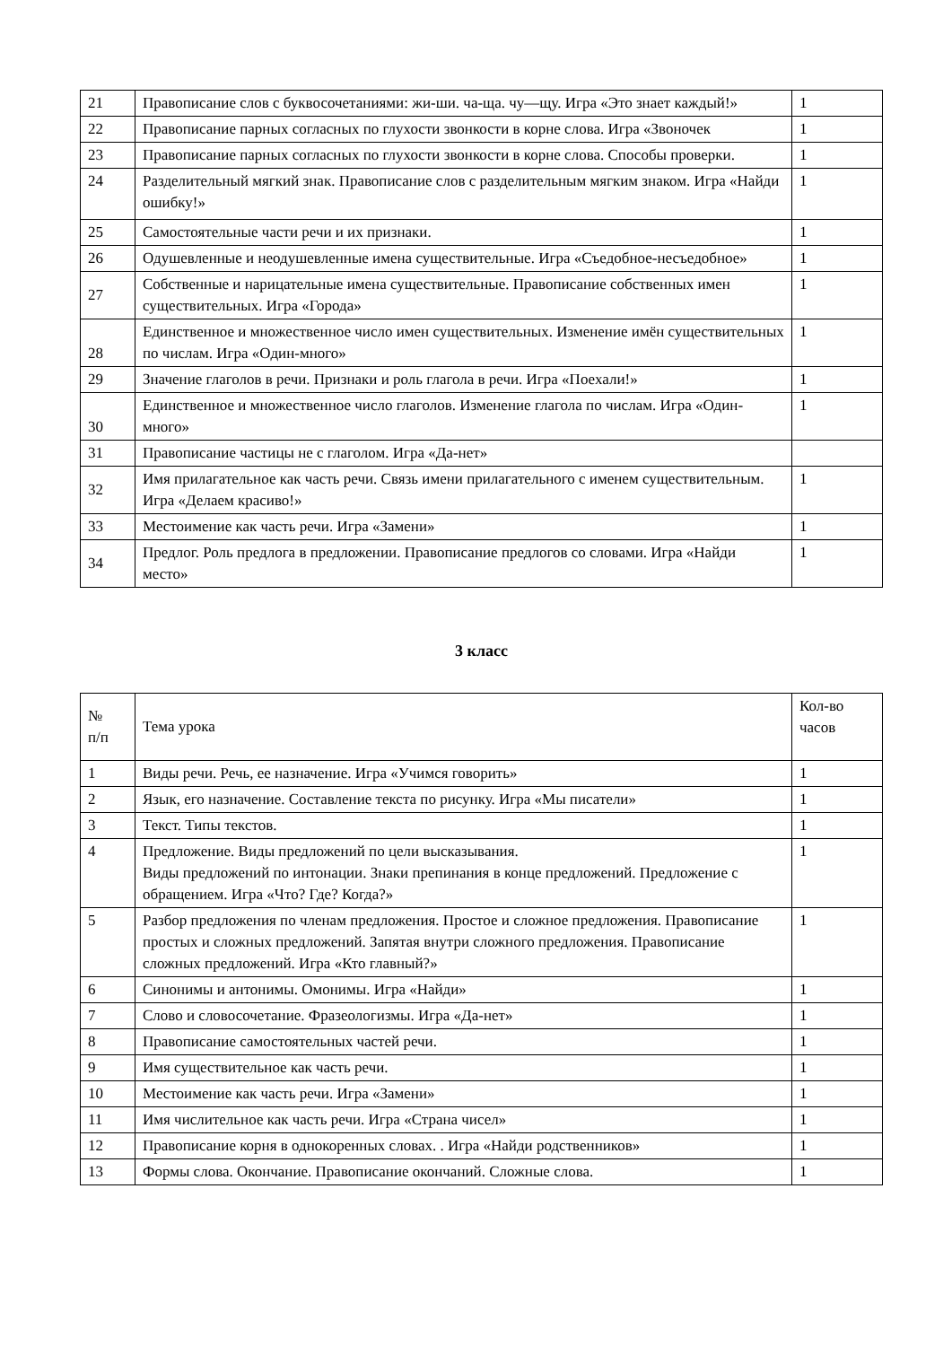| 21 | Правописание слов с буквосочетаниями: жи-ши. ча-ща. чу—щу. Игра «Это знает каждый!» | 1 |
| 22 | Правописание парных согласных по глухости звонкости в корне слова. Игра «Звоночек | 1 |
| 23 | Правописание парных согласных по глухости звонкости в корне слова. Способы проверки. | 1 |
| 24 | Разделительный мягкий знак. Правописание слов с разделительным мягким знаком. Игра «Найди ошибку!» | 1 |
| 25 | Самостоятельные части речи и их признаки. | 1 |
| 26 | Одушевленные и неодушевленные имена существительные. Игра «Съедобное-несъедобное» | 1 |
| 27 | Собственные и нарицательные имена существительные. Правописание собственных имен существительных. Игра «Города» | 1 |
| 28 | Единственное и множественное число имен существительных. Изменение имён существительных по числам. Игра «Один-много» | 1 |
| 29 | Значение глаголов в речи. Признаки и роль глагола в речи. Игра «Поехали!» | 1 |
| 30 | Единственное и множественное число глаголов. Изменение глагола по числам. Игра «Один-много» | 1 |
| 31 | Правописание частицы не с глаголом. Игра «Да-нет» | |
| 32 | Имя прилагательное как часть речи. Связь имени прилагательного с именем существительным. Игра «Делаем красиво!» | 1 |
| 33 | Местоимение как часть речи. Игра «Замени» | 1 |
| 34 | Предлог. Роль предлога в предложении. Правописание предлогов со словами. Игра «Найди место» | 1 |
3 класс
| № п/п | Тема урока | Кол-во часов |
| --- | --- | --- |
| 1 | Виды речи. Речь, ее назначение. Игра «Учимся говорить» | 1 |
| 2 | Язык, его назначение. Составление текста по рисунку. Игра «Мы писатели» | 1 |
| 3 | Текст. Типы текстов. | 1 |
| 4 | Предложение. Виды предложений по цели высказывания. Виды предложений по интонации. Знаки препинания в конце предложений. Предложение с обращением. Игра «Что? Где? Когда?» | 1 |
| 5 | Разбор предложения по членам предложения. Простое и сложное предложения. Правописание простых и сложных предложений. Запятая внутри сложного предложения. Правописание сложных предложений. Игра «Кто главный?» | 1 |
| 6 | Синонимы и антонимы. Омонимы. Игра «Найди» | 1 |
| 7 | Слово и словосочетание. Фразеологизмы. Игра «Да-нет» | 1 |
| 8 | Правописание самостоятельных частей речи. | 1 |
| 9 | Имя существительное как часть речи. | 1 |
| 10 | Местоимение как часть речи. Игра «Замени» | 1 |
| 11 | Имя числительное как часть речи. Игра «Страна чисел» | 1 |
| 12 | Правописание корня в однокоренных словах. . Игра «Найди родственников» | 1 |
| 13 | Формы слова. Окончание. Правописание окончаний. Сложные слова. | 1 |